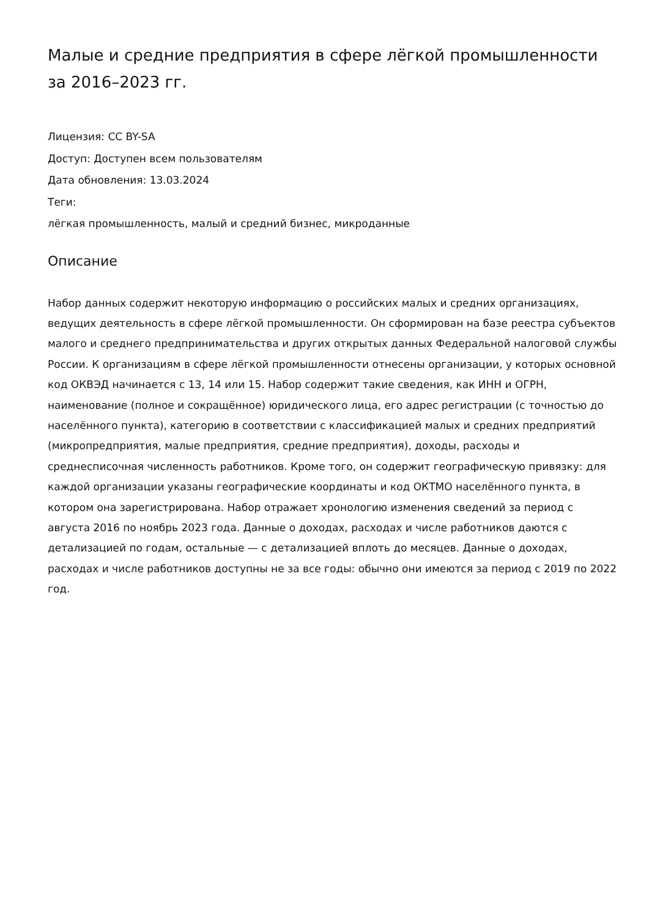Малые и средние предприятия в сфере лёгкой промышленности за 2016–2023 гг.
Лицензия: CC BY-SA
Доступ: Доступен всем пользователям
Дата обновления: 13.03.2024
Теги:
лёгкая промышленность, малый и средний бизнес, микроданные
Описание
Набор данных содержит некоторую информацию о российских малых и средних организациях, ведущих деятельность в сфере лёгкой промышленности. Он сформирован на базе реестра субъектов малого и среднего предпринимательства и других открытых данных Федеральной налоговой службы России. К организациям в сфере лёгкой промышленности отнесены организации, у которых основной код ОКВЭД начинается с 13, 14 или 15. Набор содержит такие сведения, как ИНН и ОГРН, наименование (полное и сокращённое) юридического лица, его адрес регистрации (с точностью до населённого пункта), категорию в соответствии с классификацией малых и средних предприятий (микропредприятия, малые предприятия, средние предприятия), доходы, расходы и среднесписочная численность работников. Кроме того, он содержит географическую привязку: для каждой организации указаны географические координаты и код ОКТМО населённого пункта, в котором она зарегистрирована. Набор отражает хронологию изменения сведений за период с августа 2016 по ноябрь 2023 года. Данные о доходах, расходах и числе работников даются с детализацией по годам, остальные — с детализацией вплоть до месяцев. Данные о доходах, расходах и числе работников доступны не за все годы: обычно они имеются за период с 2019 по 2022 год.